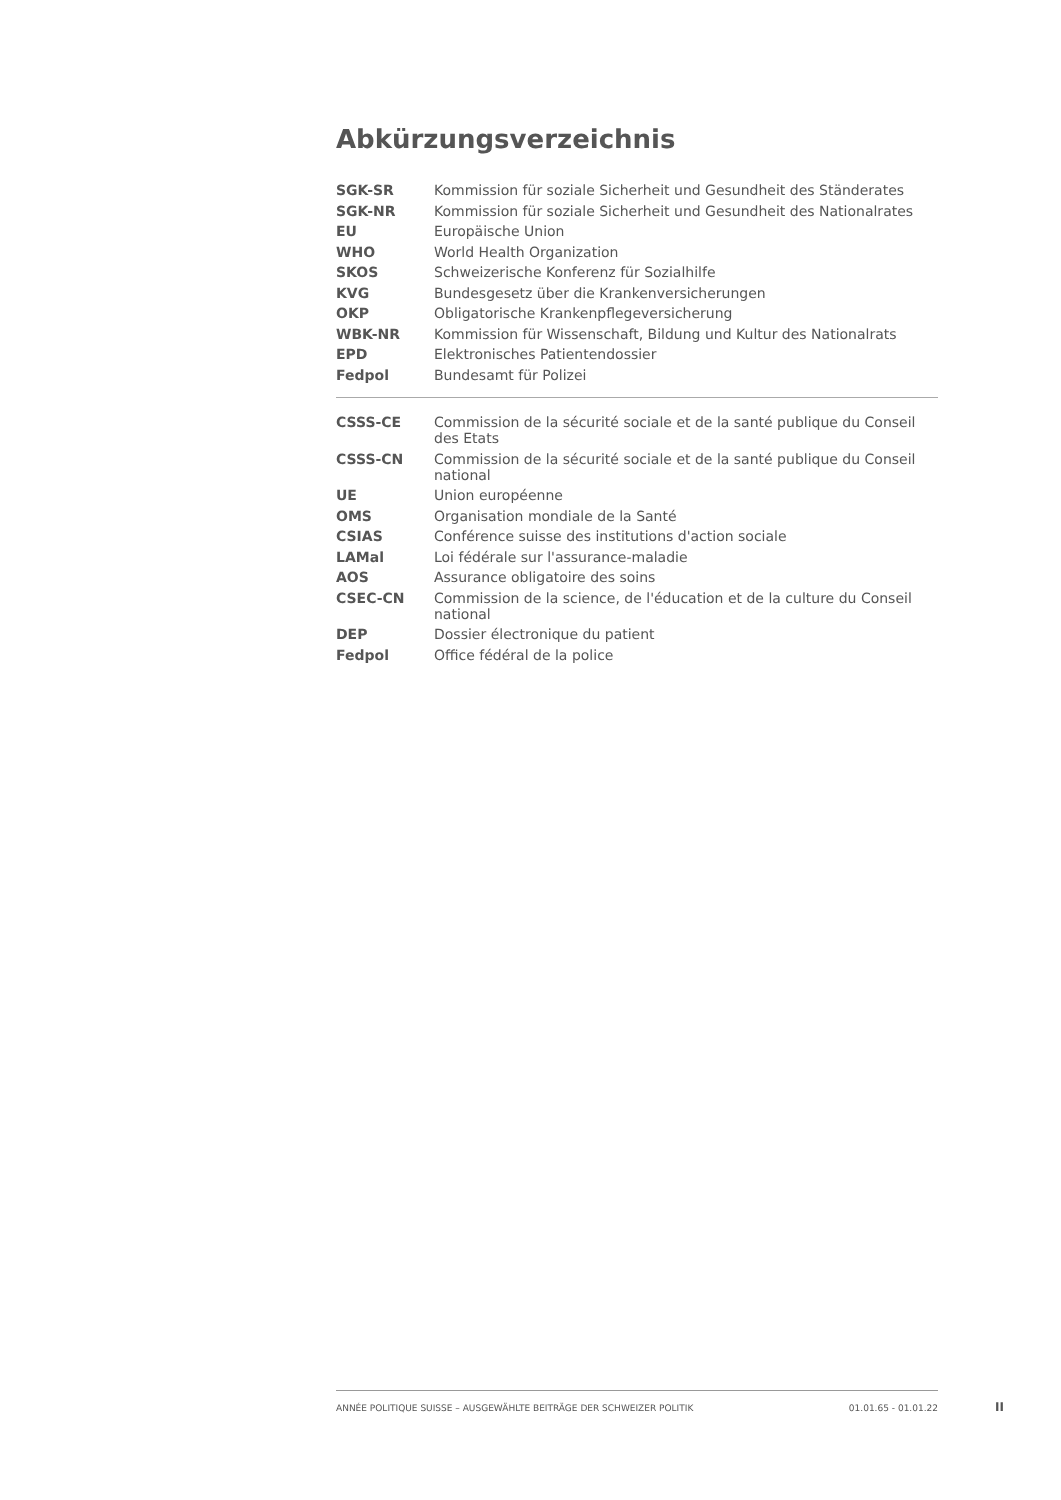Abkürzungsverzeichnis
| SGK-SR | Kommission für soziale Sicherheit und Gesundheit des Ständerates |
| SGK-NR | Kommission für soziale Sicherheit und Gesundheit des Nationalrates |
| EU | Europäische Union |
| WHO | World Health Organization |
| SKOS | Schweizerische Konferenz für Sozialhilfe |
| KVG | Bundesgesetz über die Krankenversicherungen |
| OKP | Obligatorische Krankenpflegeversicherung |
| WBK-NR | Kommission für Wissenschaft, Bildung und Kultur des Nationalrats |
| EPD | Elektronisches Patientendossier |
| Fedpol | Bundesamt für Polizei |
| CSSS-CE | Commission de la sécurité sociale et de la santé publique du Conseil des Etats |
| CSSS-CN | Commission de la sécurité sociale et de la santé publique du Conseil national |
| UE | Union européenne |
| OMS | Organisation mondiale de la Santé |
| CSIAS | Conférence suisse des institutions d'action sociale |
| LAMal | Loi fédérale sur l'assurance-maladie |
| AOS | Assurance obligatoire des soins |
| CSEC-CN | Commission de la science, de l'éducation et de la culture du Conseil national |
| DEP | Dossier électronique du patient |
| Fedpol | Office fédéral de la police |
ANNÉE POLITIQUE SUISSE – AUSGEWÄHLTE BEITRÄGE DER SCHWEIZER POLITIK 01.01.65 - 01.01.22
II